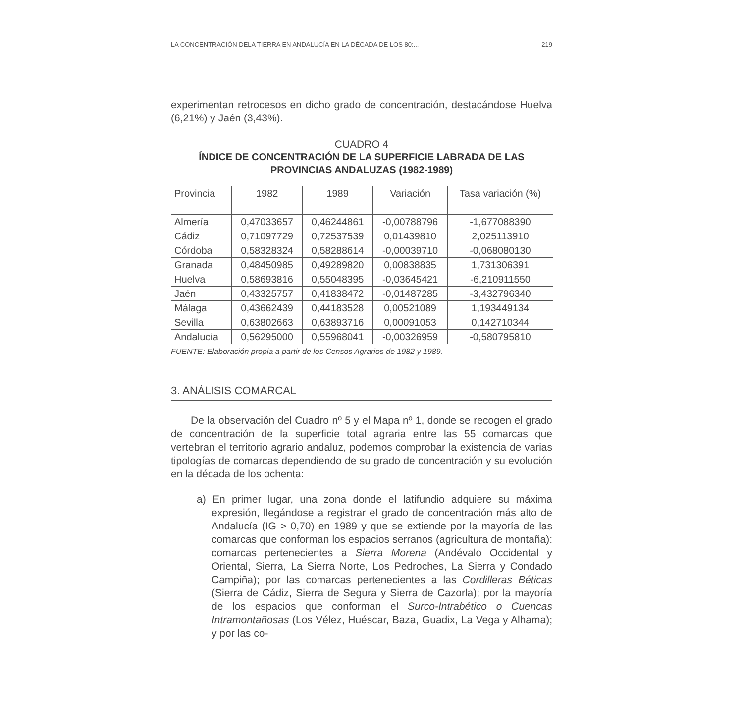LA CONCENTRACIÓN DELA TIERRA EN ANDALUCÍA EN LA DÉCADA DE LOS 80:... 219
experimentan retrocesos en dicho grado de concentración, destacándose Huelva (6,21%) y Jaén (3,43%).
CUADRO 4
ÍNDICE DE CONCENTRACIÓN DE LA SUPERFICIE LABRADA DE LAS PROVINCIAS ANDALUZAS (1982-1989)
| Provincia | 1982 | 1989 | Variación | Tasa variación (%) |
| --- | --- | --- | --- | --- |
| Almería | 0,47033657 | 0,46244861 | -0,00788796 | -1,677088390 |
| Cádiz | 0,71097729 | 0,72537539 | 0,01439810 | 2,025113910 |
| Córdoba | 0,58328324 | 0,58288614 | -0,00039710 | -0,068080130 |
| Granada | 0,48450985 | 0,49289820 | 0,00838835 | 1,731306391 |
| Huelva | 0,58693816 | 0,55048395 | -0,03645421 | -6,210911550 |
| Jaén | 0,43325757 | 0,41838472 | -0,01487285 | -3,432796340 |
| Málaga | 0,43662439 | 0,44183528 | 0,00521089 | 1,193449134 |
| Sevilla | 0,63802663 | 0,63893716 | 0,00091053 | 0,142710344 |
| Andalucía | 0,56295000 | 0,55968041 | -0,00326959 | -0,580795810 |
FUENTE: Elaboración propia a partir de los Censos Agrarios de 1982 y 1989.
3. ANÁLISIS COMARCAL
De la observación del Cuadro nº 5 y el Mapa nº 1, donde se recogen el grado de concentración de la superficie total agraria entre las 55 comarcas que vertebran el territorio agrario andaluz, podemos comprobar la existencia de varias tipologías de comarcas dependiendo de su grado de concentración y su evolución en la década de los ochenta:
a) En primer lugar, una zona donde el latifundio adquiere su máxima expresión, llegándose a registrar el grado de concentración más alto de Andalucía (IG > 0,70) en 1989 y que se extiende por la mayoría de las comarcas que conforman los espacios serranos (agricultura de montaña): comarcas pertenecientes a Sierra Morena (Andévalo Occidental y Oriental, Sierra, La Sierra Norte, Los Pedroches, La Sierra y Condado Campiña); por las comarcas pertenecientes a las Cordilleras Béticas (Sierra de Cádiz, Sierra de Segura y Sierra de Cazorla); por la mayoría de los espacios que conforman el Surco-Intrabético o Cuencas Intramontañosas (Los Vélez, Huéscar, Baza, Guadix, La Vega y Alhama); y por las co-